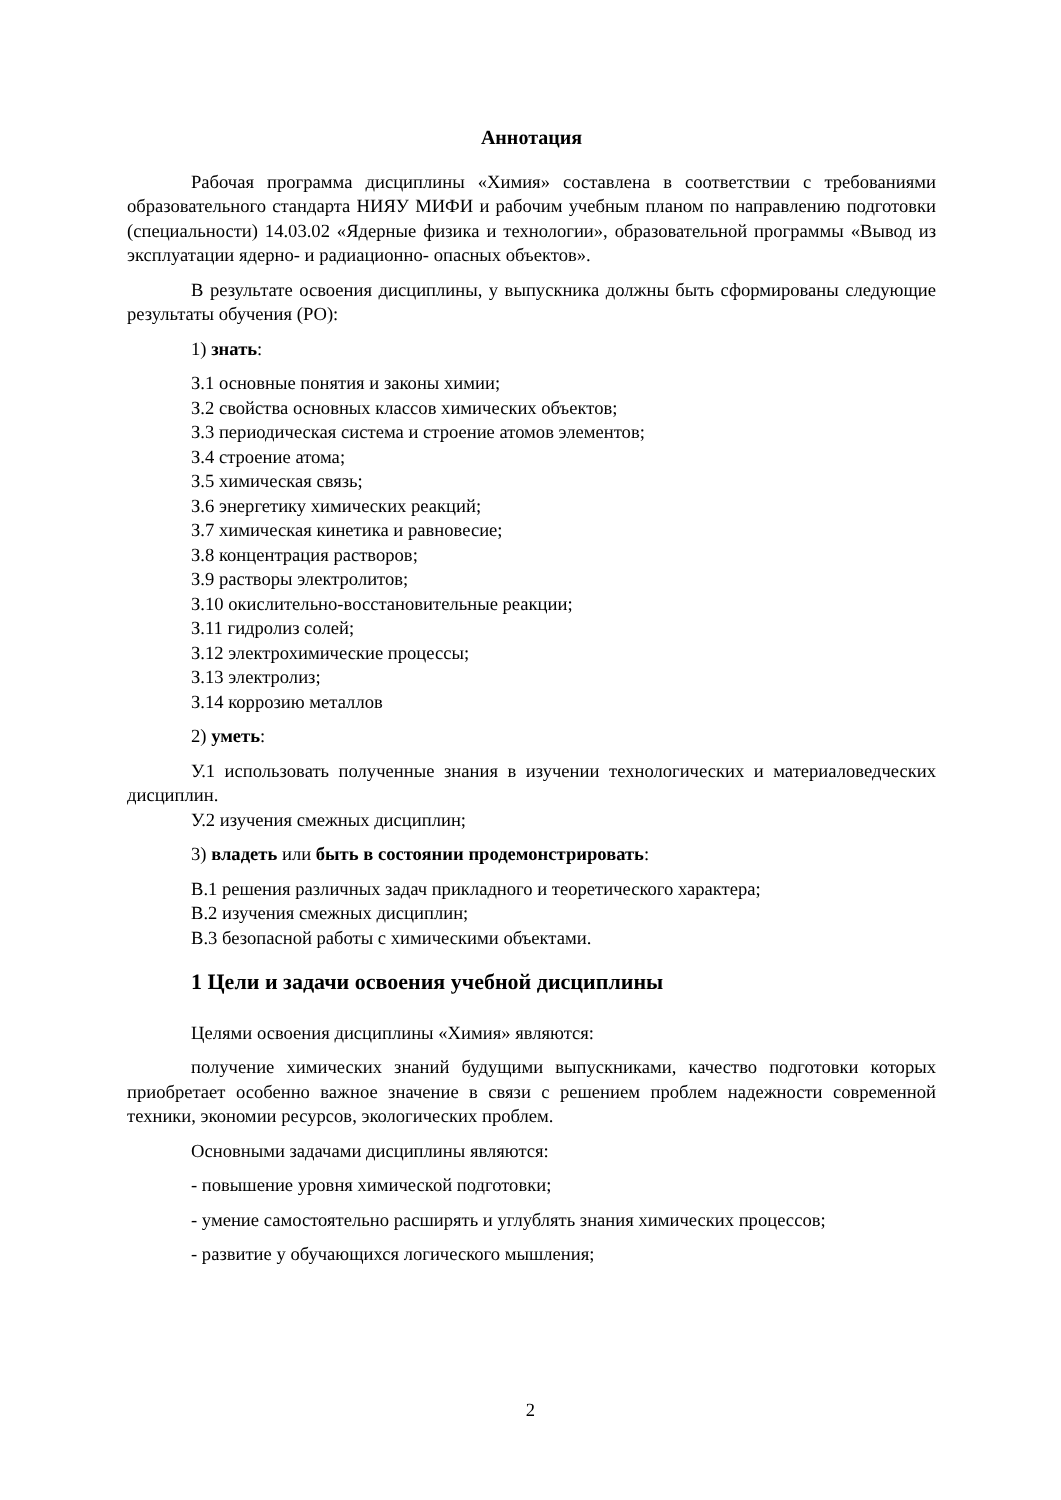Аннотация
Рабочая программа дисциплины «Химия» составлена в соответствии с требованиями образовательного стандарта НИЯУ МИФИ и рабочим учебным планом по направлению подготовки (специальности) 14.03.02 «Ядерные физика и технологии», образовательной программы «Вывод из эксплуатации ядерно- и радиационно- опасных объектов».
В результате освоения дисциплины, у выпускника должны быть сформированы следующие результаты обучения (РО):
1) знать:
З.1 основные понятия и законы химии;
З.2 свойства основных классов химических объектов;
З.3 периодическая система и строение атомов элементов;
З.4 строение атома;
З.5 химическая связь;
З.6 энергетику химических реакций;
З.7 химическая кинетика и равновесие;
З.8 концентрация растворов;
З.9 растворы электролитов;
З.10 окислительно-восстановительные реакции;
З.11 гидролиз солей;
З.12 электрохимические процессы;
З.13 электролиз;
З.14 коррозию металлов
2) уметь:
У.1 использовать полученные знания в изучении технологических и материаловедческих дисциплин.
У.2 изучения смежных дисциплин;
3) владеть или быть в состоянии продемонстрировать:
В.1 решения различных задач прикладного и теоретического характера;
В.2 изучения смежных дисциплин;
В.3 безопасной работы с химическими объектами.
1 Цели и задачи освоения учебной дисциплины
Целями освоения дисциплины «Химия» являются:
получение химических знаний будущими выпускниками, качество подготовки которых приобретает особенно важное значение в связи с решением проблем надежности современной техники, экономии ресурсов, экологических проблем.
Основными задачами дисциплины являются:
- повышение уровня химической подготовки;
- умение самостоятельно расширять и углублять знания химических процессов;
- развитие у обучающихся логического мышления;
2